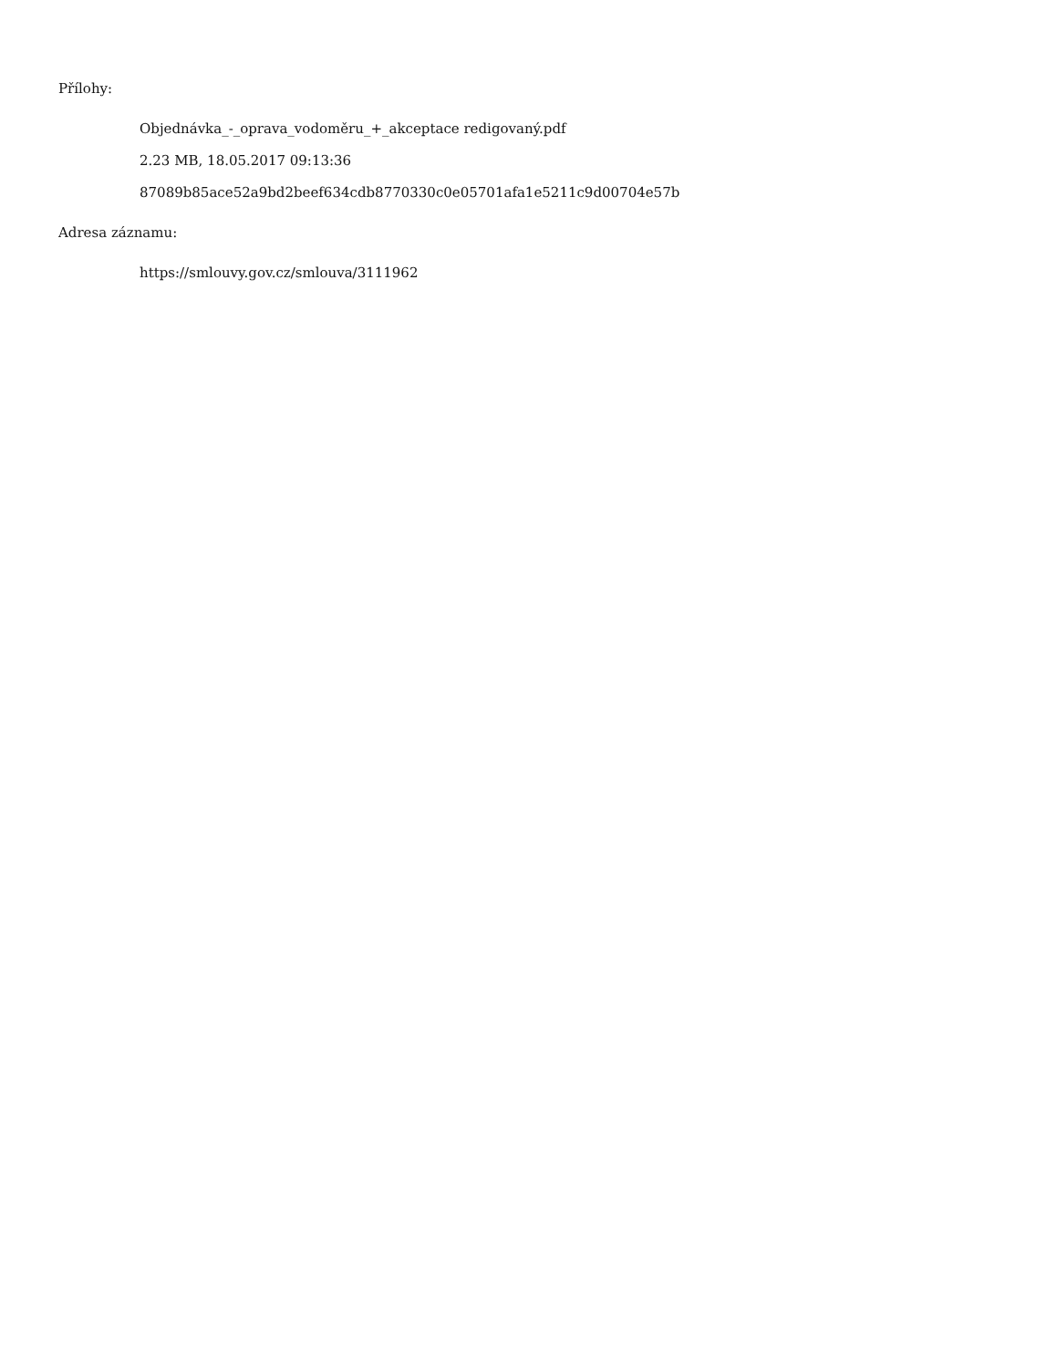Přílohy:
Objednávka_-_oprava_vodoměru_+_akceptace redigovaný.pdf
2.23 MB, 18.05.2017 09:13:36
87089b85ace52a9bd2beef634cdb8770330c0e05701afa1e5211c9d00704e57b
Adresa záznamu:
https://smlouvy.gov.cz/smlouva/3111962